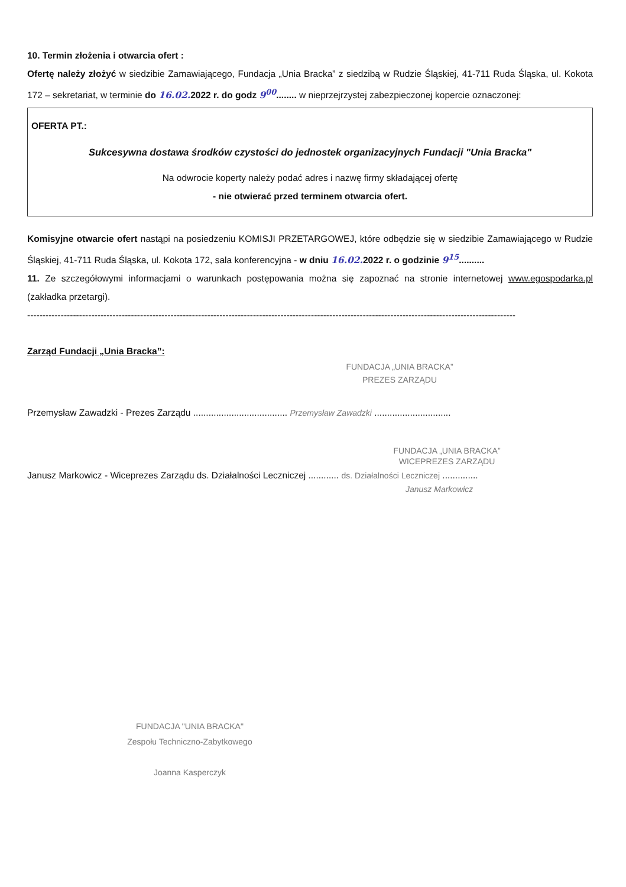10. Termin złożenia i otwarcia ofert :
Ofertę należy złożyć w siedzibie Zamawiającego, Fundacja „Unia Bracka” z siedzibą w Rudzie Śląskiej, 41-711 Ruda Śląska, ul. Kokota 172 – sekretariat, w terminie do 16.02. 2022 r. do godz 9<sup>00</sup>........ w nieprzejrzystej zabezpieczonej kopercie oznaczonej:
OFERTA PT.:
Sukcesywna dostawa środków czystości do jednostek organizacyjnych Fundacji "Unia Bracka"
Na odwrocie koperty należy podać adres i nazwę firmy składającej ofertę
- nie otwierać przed terminem otwarcia ofert.
Komisyjne otwarcie ofert nastąpi na posiedzeniu KOMISJI PRZETARGOWEJ, które odbędzie się w siedzibie Zamawiającego w Rudzie Śląskiej, 41-711 Ruda Śląska, ul. Kokota 172, sala konferencyjna - w dniu 16.02. 2022 r. o godzinie 9<sup>15</sup>..........
11. Ze szczegółowymi informacjami o warunkach postępowania można się zapoznać na stronie internetowej www.egospodarka.pl (zakładka przetargi).
----------------------------------------------------------------------------------------------------------------------------------------------------------------
Zarząd Fundacji „Unia Bracka”:
FUNDACJA „UNIA BRACKA”
PREZES ZARZĄDU
Przemysław Zawadzki - Prezes Zarządu ..................................... Przemysław Zawadzki ..............................
FUNDACJA „UNIA BRACKA”
WICEPREZES ZARZĄDU
Janusz Markowicz - Wiceprezes Zarządu ds. Działalności Leczniczej ............ ds. Działalności Leczniczej ..............
Janusz Markowicz
FUNDACJA "UNIA BRACKA"
Zespołu Techniczno-Zabytkowego
Joanna Kasperczyk